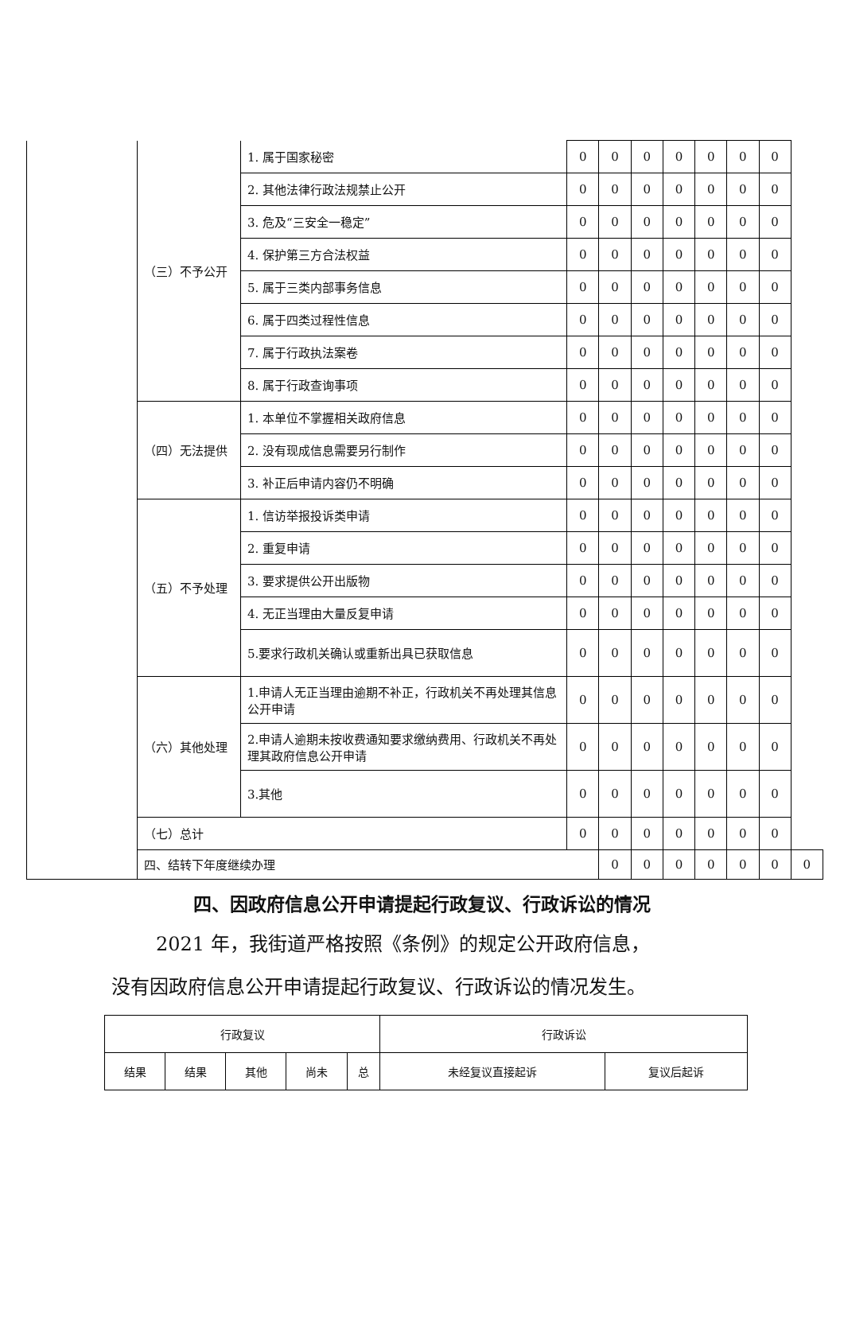| | （三）不予公开 | 1. 属于国家秘密 | 0 | 0 | 0 | 0 | 0 | 0 | 0 | |
| | | 2. 其他法律行政法规禁止公开 | 0 | 0 | 0 | 0 | 0 | 0 | 0 | |
| | | 3. 危及“三安全一稳定” | 0 | 0 | 0 | 0 | 0 | 0 | 0 | |
| | | 4. 保护第三方合法权益 | 0 | 0 | 0 | 0 | 0 | 0 | 0 | |
| | | 5. 属于三类内部事务信息 | 0 | 0 | 0 | 0 | 0 | 0 | 0 | |
| | | 6. 属于四类过程性信息 | 0 | 0 | 0 | 0 | 0 | 0 | 0 | |
| | | 7. 属于行政执法案卷 | 0 | 0 | 0 | 0 | 0 | 0 | 0 | |
| | | 8. 属于行政查询事项 | 0 | 0 | 0 | 0 | 0 | 0 | 0 | |
| | （四）无法提供 | 1. 本单位不掌握相关政府信息 | 0 | 0 | 0 | 0 | 0 | 0 | 0 | |
| | | 2. 没有现成信息需要另行制作 | 0 | 0 | 0 | 0 | 0 | 0 | 0 | |
| | | 3. 补正后申请内容仍不明确 | 0 | 0 | 0 | 0 | 0 | 0 | 0 | |
| | （五）不予处理 | 1. 信访举报投诉类申请 | 0 | 0 | 0 | 0 | 0 | 0 | 0 | |
| | | 2. 重复申请 | 0 | 0 | 0 | 0 | 0 | 0 | 0 | |
| | | 3. 要求提供公开出版物 | 0 | 0 | 0 | 0 | 0 | 0 | 0 | |
| | | 4. 无正当理由大量反复申请 | 0 | 0 | 0 | 0 | 0 | 0 | 0 | |
| | | 5.要求行政机关确认或重新出具已获取信息 | 0 | 0 | 0 | 0 | 0 | 0 | 0 | |
| | （六）其他处理 | 1.申请人无正当理由逾期不补正，行政机关不再处理其信息公开申请 | 0 | 0 | 0 | 0 | 0 | 0 | 0 | |
| | | 2.申请人逾期未按收费通知要求缴纳费用、行政机关不再处理其政府信息公开申请 | 0 | 0 | 0 | 0 | 0 | 0 | 0 | |
| | | 3.其他 | 0 | 0 | 0 | 0 | 0 | 0 | 0 | |
| | （七）总计 | | 0 | 0 | 0 | 0 | 0 | 0 | 0 | |
| | 四、结转下年度继续办理 | | | 0 | 0 | 0 | 0 | 0 | 0 | 0 |
四、因政府信息公开申请提起行政复议、行政诉讼的情况
2021 年，我街道严格按照《条例》的规定公开政府信息，
没有因政府信息公开申请提起行政复议、行政诉讼的情况发生。
| 行政复议 | | | | | 行政诉讼 | |
| 结果 | 结果 | 其他 | 尚未 | 总 | 未经复议直接起诉 | 复议后起诉 |